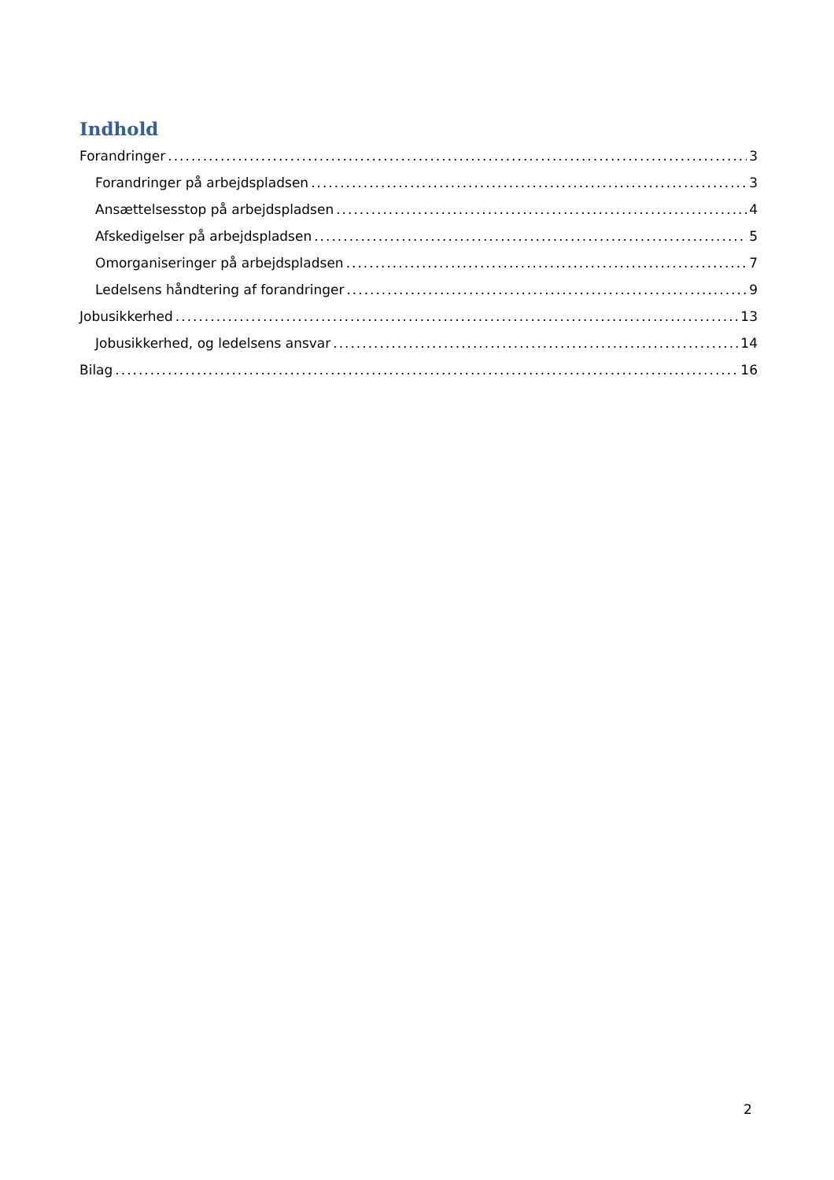Indhold
Forandringer 3
Forandringer på arbejdspladsen 3
Ansættelsesstop på arbejdspladsen 4
Afskedigelser på arbejdspladsen 5
Omorganiseringer på arbejdspladsen 7
Ledelsens håndtering af forandringer 9
Jobusikkerhed 13
Jobusikkerhed, og ledelsens ansvar 14
Bilag 16
2